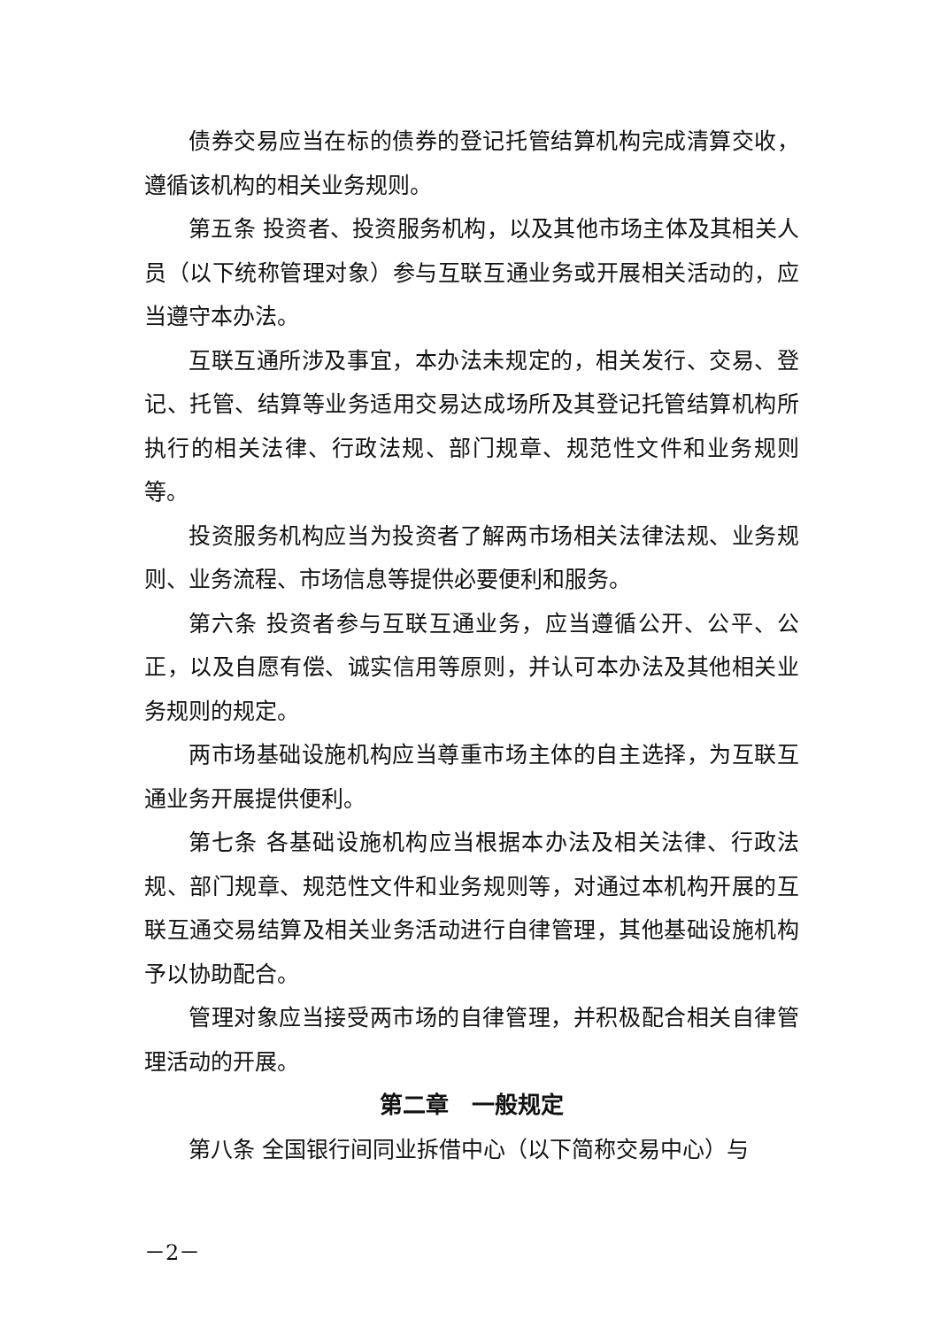债券交易应当在标的债券的登记托管结算机构完成清算交收，遵循该机构的相关业务规则。
第五条 投资者、投资服务机构，以及其他市场主体及其相关人员（以下统称管理对象）参与互联互通业务或开展相关活动的，应当遵守本办法。
互联互通所涉及事宜，本办法未规定的，相关发行、交易、登记、托管、结算等业务适用交易达成场所及其登记托管结算机构所执行的相关法律、行政法规、部门规章、规范性文件和业务规则等。
投资服务机构应当为投资者了解两市场相关法律法规、业务规则、业务流程、市场信息等提供必要便利和服务。
第六条 投资者参与互联互通业务，应当遵循公开、公平、公正，以及自愿有偿、诚实信用等原则，并认可本办法及其他相关业务规则的规定。
两市场基础设施机构应当尊重市场主体的自主选择，为互联互通业务开展提供便利。
第七条 各基础设施机构应当根据本办法及相关法律、行政法规、部门规章、规范性文件和业务规则等，对通过本机构开展的互联互通交易结算及相关业务活动进行自律管理，其他基础设施机构予以协助配合。
管理对象应当接受两市场的自律管理，并积极配合相关自律管理活动的开展。
第二章　一般规定
第八条 全国银行间同业拆借中心（以下简称交易中心）与
－2－